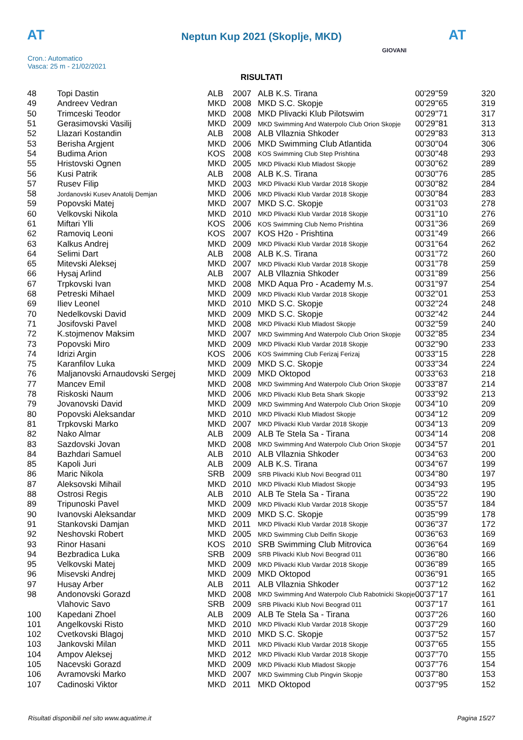AT AT
Neptun Kup 2021 (Skoplje, MKD)
Cron.: Automatico
Vasca: 25 m - 21/02/2021
GIOVANI
RISULTATI
| 48 | Topi Dastin | ALB | 2007 | ALB K.S. Tirana | 00'29''59 | 320 |
| 49 | Andreev Vedran | MKD | 2008 | MKD S.C. Skopje | 00'29''65 | 319 |
| 50 | Trimceski Teodor | MKD | 2008 | MKD Plivacki Klub Pilotswim | 00'29''71 | 317 |
| 51 | Gerasimovski Vasilij | MKD | 2009 | MKD Swimming And Waterpolo Club Orion Skopje | 00'29''81 | 313 |
| 52 | Llazari Kostandin | ALB | 2008 | ALB Vllaznia Shkoder | 00'29''83 | 313 |
| 53 | Berisha Argjent | MKD | 2006 | MKD Swimming Club Atlantida | 00'30''04 | 306 |
| 54 | Budima Arion | KOS | 2008 | KOS Swimming Club Step Prishtina | 00'30''48 | 293 |
| 55 | Hristovski Ognen | MKD | 2005 | MKD Plivacki Klub Mladost Skopje | 00'30''62 | 289 |
| 56 | Kusi Patrik | ALB | 2008 | ALB K.S. Tirana | 00'30''76 | 285 |
| 57 | Rusev Filip | MKD | 2003 | MKD Plivacki Klub Vardar 2018 Skopje | 00'30''82 | 284 |
| 58 | Jordanovski Kusev Anatolij Demjan | MKD | 2006 | MKD Plivacki Klub Vardar 2018 Skopje | 00'30''84 | 283 |
| 59 | Popovski Matej | MKD | 2007 | MKD S.C. Skopje | 00'31''03 | 278 |
| 60 | Velkovski Nikola | MKD | 2010 | MKD Plivacki Klub Vardar 2018 Skopje | 00'31''10 | 276 |
| 61 | Miftari Ylli | KOS | 2006 | KOS Swimming Club Nemo Prishtina | 00'31''36 | 269 |
| 62 | Ramoviq Leoni | KOS | 2007 | KOS H2o - Prishtina | 00'31''49 | 266 |
| 63 | Kalkus Andrej | MKD | 2009 | MKD Plivacki Klub Vardar 2018 Skopje | 00'31''64 | 262 |
| 64 | Selimi Dart | ALB | 2008 | ALB K.S. Tirana | 00'31''72 | 260 |
| 65 | Mitevski Aleksej | MKD | 2007 | MKD Plivacki Klub Vardar 2018 Skopje | 00'31''78 | 259 |
| 66 | Hysaj Arlind | ALB | 2007 | ALB Vllaznia Shkoder | 00'31''89 | 256 |
| 67 | Trpkovski Ivan | MKD | 2008 | MKD Aqua Pro - Academy M.s. | 00'31''97 | 254 |
| 68 | Petreski Mihael | MKD | 2009 | MKD Plivacki Klub Vardar 2018 Skopje | 00'32''01 | 253 |
| 69 | Iliev Leonel | MKD | 2010 | MKD S.C. Skopje | 00'32''24 | 248 |
| 70 | Nedelkovski David | MKD | 2009 | MKD S.C. Skopje | 00'32''42 | 244 |
| 71 | Josifovski Pavel | MKD | 2008 | MKD Plivacki Klub Mladost Skopje | 00'32''59 | 240 |
| 72 | K.stojmenov Maksim | MKD | 2007 | MKD Swimming And Waterpolo Club Orion Skopje | 00'32''85 | 234 |
| 73 | Popovski Miro | MKD | 2009 | MKD Plivacki Klub Vardar 2018 Skopje | 00'32''90 | 233 |
| 74 | Idrizi Argin | KOS | 2006 | KOS Swimming Club Ferizaj Ferizaj | 00'33''15 | 228 |
| 75 | Karanfilov Luka | MKD | 2009 | MKD S.C. Skopje | 00'33''34 | 224 |
| 76 | Maljanovski Arnaudovski Sergej | MKD | 2009 | MKD Oktopod | 00'33''63 | 218 |
| 77 | Mancev Emil | MKD | 2008 | MKD Swimming And Waterpolo Club Orion Skopje | 00'33''87 | 214 |
| 78 | Riskoski Naum | MKD | 2006 | MKD Plivacki Klub Beta Shark Skopje | 00'33''92 | 213 |
| 79 | Jovanovski David | MKD | 2009 | MKD Swimming And Waterpolo Club Orion Skopje | 00'34''10 | 209 |
| 80 | Popovski Aleksandar | MKD | 2010 | MKD Plivacki Klub Mladost Skopje | 00'34''12 | 209 |
| 81 | Trpkovski Marko | MKD | 2007 | MKD Plivacki Klub Vardar 2018 Skopje | 00'34''13 | 209 |
| 82 | Nako Almar | ALB | 2009 | ALB Te Stela Sa - Tirana | 00'34''14 | 208 |
| 83 | Sazdovski Jovan | MKD | 2008 | MKD Swimming And Waterpolo Club Orion Skopje | 00'34''57 | 201 |
| 84 | Bazhdari Samuel | ALB | 2010 | ALB Vllaznia Shkoder | 00'34''63 | 200 |
| 85 | Kapoli Juri | ALB | 2009 | ALB K.S. Tirana | 00'34''67 | 199 |
| 86 | Maric Nikola | SRB | 2009 | SRB Plivacki Klub Novi Beograd 011 | 00'34''80 | 197 |
| 87 | Aleksovski Mihail | MKD | 2010 | MKD Plivacki Klub Mladost Skopje | 00'34''93 | 195 |
| 88 | Ostrosi Regis | ALB | 2010 | ALB Te Stela Sa - Tirana | 00'35''22 | 190 |
| 89 | Tripunoski Pavel | MKD | 2009 | MKD Plivacki Klub Vardar 2018 Skopje | 00'35''57 | 184 |
| 90 | Ivanovski Aleksandar | MKD | 2009 | MKD S.C. Skopje | 00'35''99 | 178 |
| 91 | Stankovski Damjan | MKD | 2011 | MKD Plivacki Klub Vardar 2018 Skopje | 00'36''37 | 172 |
| 92 | Neshovski Robert | MKD | 2005 | MKD Swimming Club Delfin Skopje | 00'36''63 | 169 |
| 93 | Rinor Hasani | KOS | 2010 | SRB Swimming Club Mitrovica | 00'36''64 | 169 |
| 94 | Bezbradica Luka | SRB | 2009 | SRB Plivacki Klub Novi Beograd 011 | 00'36''80 | 166 |
| 95 | Velkovski Matej | MKD | 2009 | MKD Plivacki Klub Vardar 2018 Skopje | 00'36''89 | 165 |
| 96 | Misevski Andrej | MKD | 2009 | MKD Oktopod | 00'36''91 | 165 |
| 97 | Husay Arber | ALB | 2011 | ALB Vllaznia Shkoder | 00'37''12 | 162 |
| 98 | Andonovski Gorazd | MKD | 2008 | MKD Swimming And Waterpolo Club Rabotnicki Skopje | 00'37''17 | 161 |
| | Vlahovic Savo | SRB | 2009 | SRB Plivacki Klub Novi Beograd 011 | 00'37''17 | 161 |
| 100 | Kapedani Zhoel | ALB | 2009 | ALB Te Stela Sa - Tirana | 00'37''26 | 160 |
| 101 | Angelkovski Risto | MKD | 2010 | MKD Plivacki Klub Vardar 2018 Skopje | 00'37''29 | 160 |
| 102 | Cvetkovski Blagoj | MKD | 2010 | MKD S.C. Skopje | 00'37''52 | 157 |
| 103 | Jankovski Milan | MKD | 2011 | MKD Plivacki Klub Vardar 2018 Skopje | 00'37''65 | 155 |
| 104 | Ampov Aleksej | MKD | 2012 | MKD Plivacki Klub Vardar 2018 Skopje | 00'37''70 | 155 |
| 105 | Nacevski Gorazd | MKD | 2009 | MKD Plivacki Klub Mladost Skopje | 00'37''76 | 154 |
| 106 | Avramovski Marko | MKD | 2007 | MKD Swimming Club Pingvin Skopje | 00'37''80 | 153 |
| 107 | Cadinoski Viktor | MKD | 2011 | MKD Oktopod | 00'37''95 | 152 |
Risultati disponibili nel sito www.aquatime.it Pagina 15/27